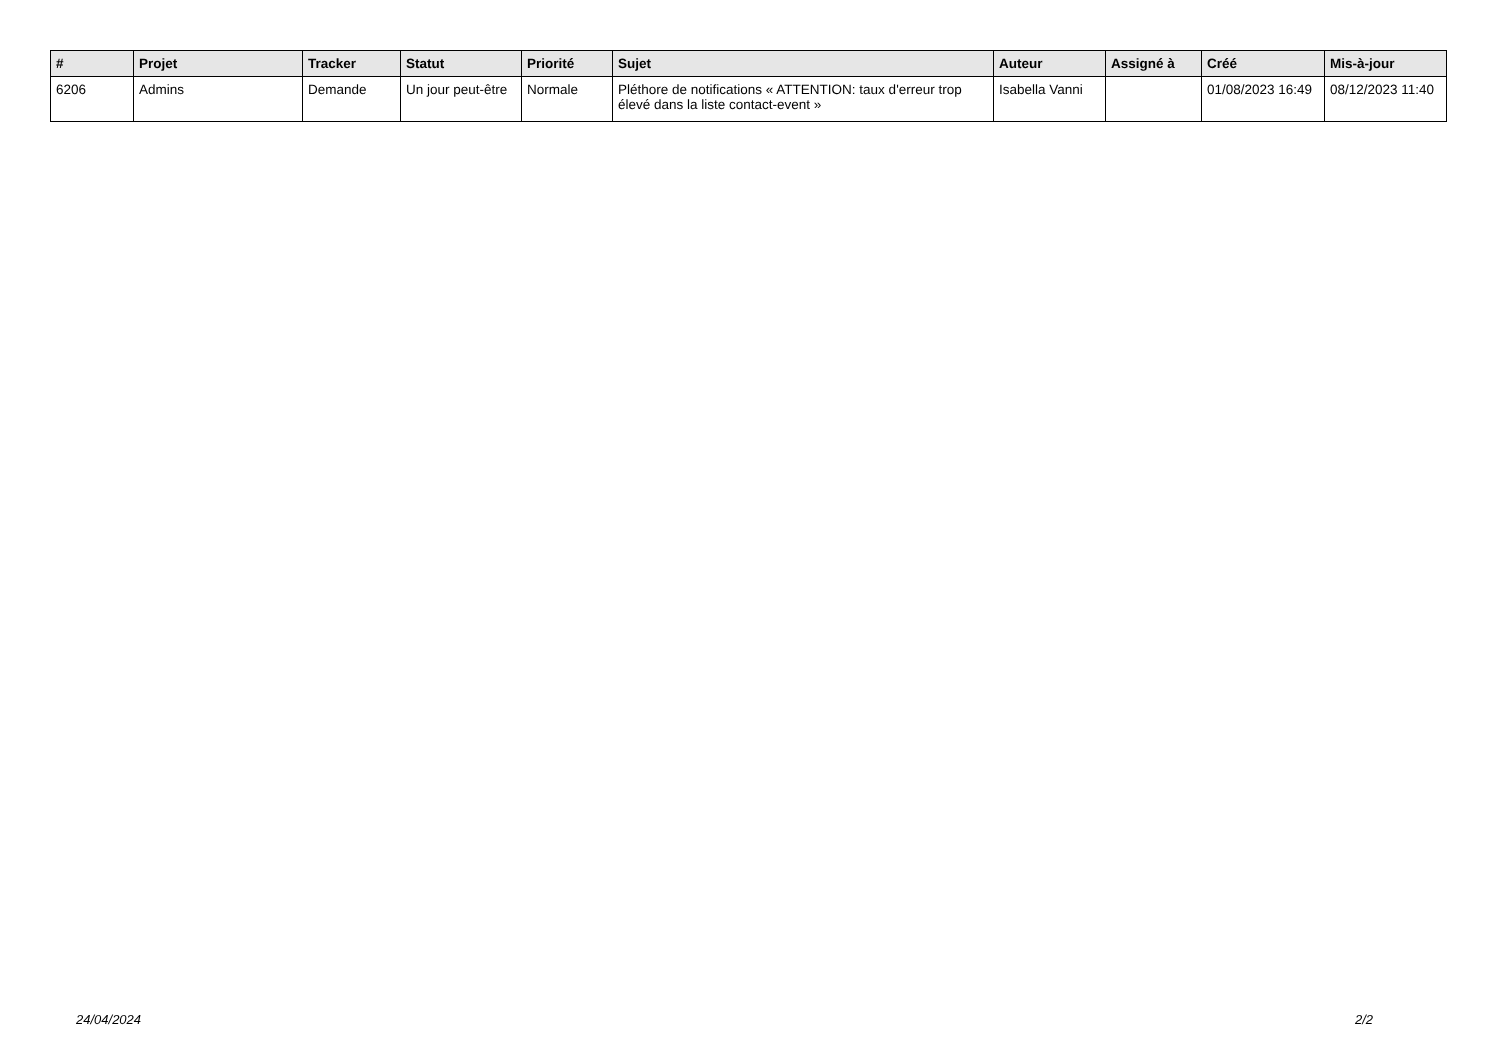| # | Projet | Tracker | Statut | Priorité | Sujet | Auteur | Assigné à | Créé | Mis-à-jour |
| --- | --- | --- | --- | --- | --- | --- | --- | --- | --- |
| 6206 | Admins | Demande | Un jour peut-être | Normale | Pléthore de notifications « ATTENTION: taux d'erreur trop élevé dans la liste contact-event » | Isabella Vanni | | 01/08/2023 16:49 | 08/12/2023 11:40 |
24/04/2024 2/2